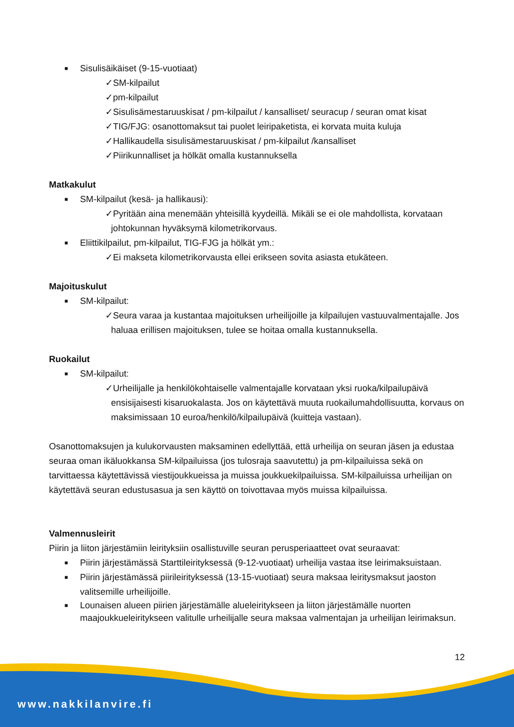■ Sisulisäikäiset (9-15-vuotiaat)
✓SM-kilpailut
✓pm-kilpailut
✓Sisulisämestaruuskisat / pm-kilpailut / kansalliset/ seuracup / seuran omat kisat
✓TIG/FJG: osanottomaksut tai puolet leiripaketista, ei korvata muita kuluja
✓Hallikaudella sisulisämestaruuskisat / pm-kilpailut /kansalliset
✓Piirikunnalliset ja hölkät omalla kustannuksella
Matkakulut
■ SM-kilpailut (kesä- ja hallikausi):
✓Pyritään aina menemään yhteisillä kyydeillä. Mikäli se ei ole mahdollista, korvataan johtokunnan hyväksymä kilometrikorvaus.
■ Eliittikilpailut, pm-kilpailut, TIG-FJG ja hölkät ym.:
✓Ei makseta kilometrikorvausta ellei erikseen sovita asiasta etukäteen.
Majoituskulut
■ SM-kilpailut:
✓Seura varaa ja kustantaa majoituksen urheilijoille ja kilpailujen vastuuvalmentajalle. Jos haluaa erillisen majoituksen, tulee se hoitaa omalla kustannuksella.
Ruokailut
■ SM-kilpailut:
✓Urheilijalle ja henkilökohtaiselle valmentajalle korvataan yksi ruoka/kilpailupäivä ensisijaisesti kisaruokalasta. Jos on käytettävä muuta ruokailumahdollisuutta, korvaus on maksimissaan 10 euroa/henkilö/kilpailupäivä (kuitteja vastaan).
Osanottomaksujen ja kulukorvausten maksaminen edellyttää, että urheilija on seuran jäsen ja edustaa seuraa oman ikäluokkansa SM-kilpailuissa (jos tulosraja saavutettu) ja pm-kilpailuissa sekä on tarvittaessa käytettävissä viestijoukkueissa ja muissa joukkuekilpailuissa. SM-kilpailuissa urheilijan on käytettävä seuran edustusasua ja sen käyttö on toivottavaa myös muissa kilpailuissa.
Valmennusleirit
Piirin ja liiton järjestämiin leirityksiin osallistuville seuran perusperiaatteet ovat seuraavat:
■ Piirin järjestämässä Starttileirityksessä (9-12-vuotiaat) urheilija vastaa itse leirimaksuistaan.
■ Piirin järjestämässä piirileirityksessä (13-15-vuotiaat) seura maksaa leiritysmaksut jaoston valitsemille urheilijoille.
■ Lounaisen alueen piirien järjestämälle alueleiritykseen ja liiton järjestämälle nuorten maajoukkueleiritykseen valitulle urheilijalle seura maksaa valmentajan ja urheilijan leirimaksun.
12
www.nakkilanvire.fi